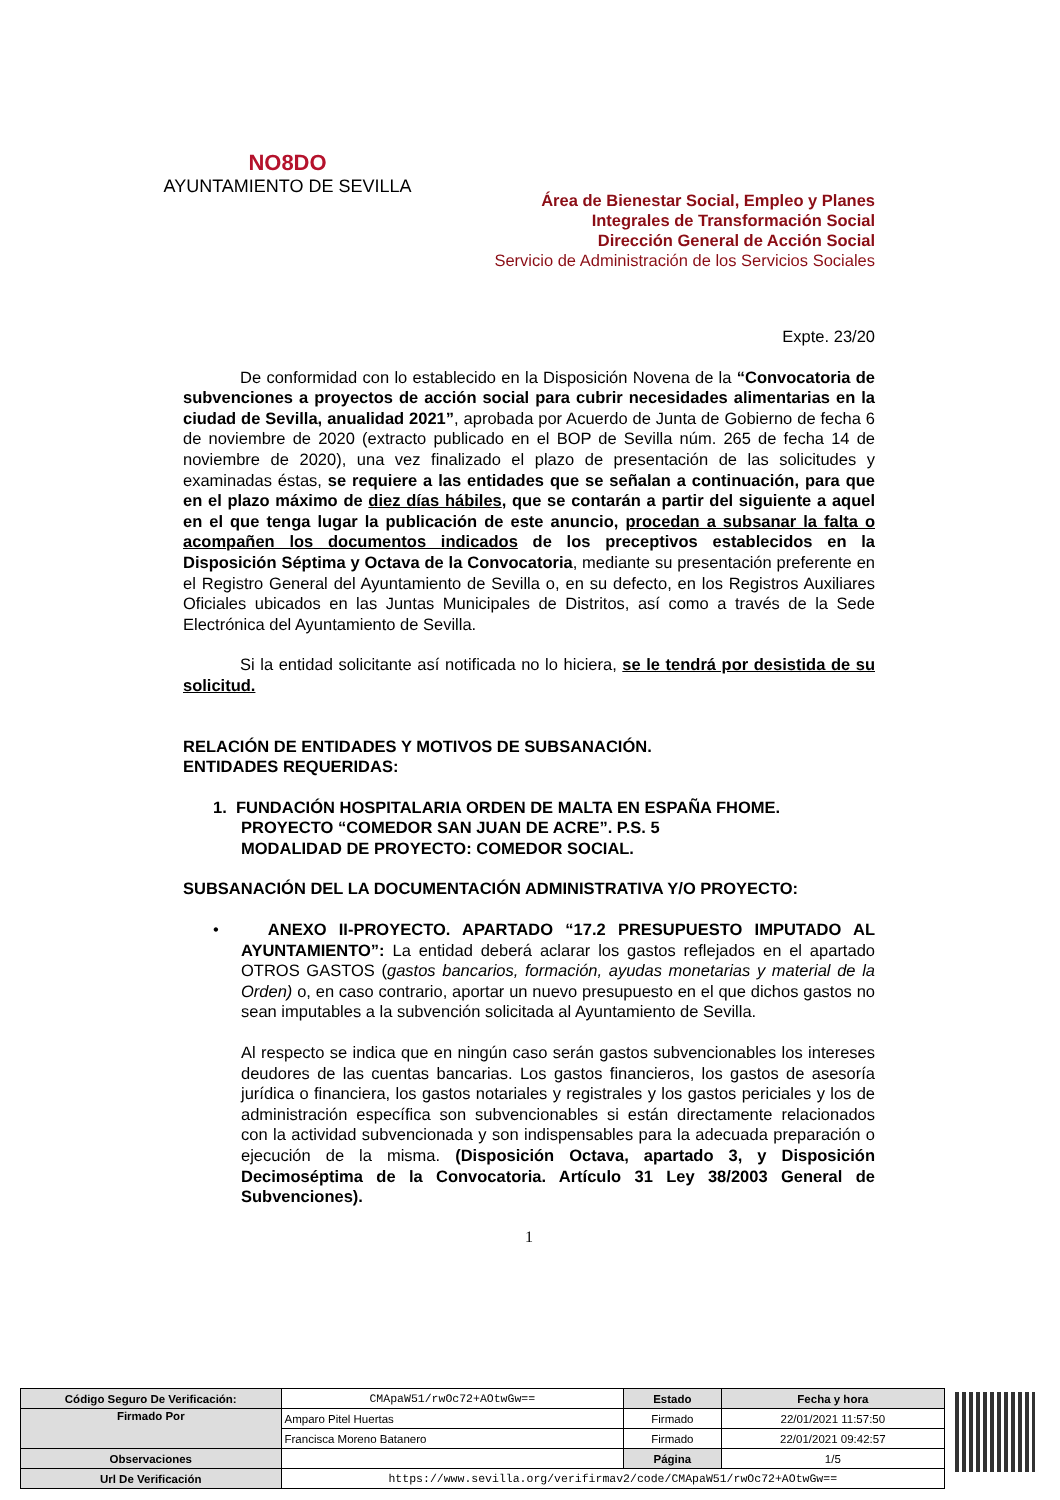NO8DO
AYUNTAMIENTO DE SEVILLA
Área de Bienestar Social, Empleo y Planes
Integrales de Transformación Social
Dirección General de Acción Social
Servicio de Administración de los Servicios Sociales
Expte. 23/20
De conformidad con lo establecido en la Disposición Novena de la “Convocatoria de subvenciones a proyectos de acción social para cubrir necesidades alimentarias en la ciudad de Sevilla, anualidad 2021”, aprobada por Acuerdo de Junta de Gobierno de fecha 6 de noviembre de 2020 (extracto publicado en el BOP de Sevilla núm. 265 de fecha 14 de noviembre de 2020), una vez finalizado el plazo de presentación de las solicitudes y examinadas éstas, se requiere a las entidades que se señalan a continuación, para que en el plazo máximo de diez días hábiles, que se contarán a partir del siguiente a aquel en el que tenga lugar la publicación de este anuncio, procedan a subsanar la falta o acompañen los documentos indicados de los preceptivos establecidos en la Disposición Séptima y Octava de la Convocatoria, mediante su presentación preferente en el Registro General del Ayuntamiento de Sevilla o, en su defecto, en los Registros Auxiliares Oficiales ubicados en las Juntas Municipales de Distritos, así como a través de la Sede Electrónica del Ayuntamiento de Sevilla.
Si la entidad solicitante así notificada no lo hiciera, se le tendrá por desistida de su solicitud.
RELACIÓN DE ENTIDADES Y MOTIVOS DE SUBSANACIÓN.
ENTIDADES REQUERIDAS:
1. FUNDACIÓN HOSPITALARIA ORDEN DE MALTA EN ESPAÑA FHOME.
PROYECTO “COMEDOR SAN JUAN DE ACRE”. P.S. 5
MODALIDAD DE PROYECTO: COMEDOR SOCIAL.
SUBSANACIÓN DEL LA DOCUMENTACIÓN ADMINISTRATIVA Y/O PROYECTO:
• ANEXO II-PROYECTO. APARTADO “17.2 PRESUPUESTO IMPUTADO AL AYUNTAMIENTO”: La entidad deberá aclarar los gastos reflejados en el apartado OTROS GASTOS (gastos bancarios, formación, ayudas monetarias y material de la Orden) o, en caso contrario, aportar un nuevo presupuesto en el que dichos gastos no sean imputables a la subvención solicitada al Ayuntamiento de Sevilla.
Al respecto se indica que en ningún caso serán gastos subvencionables los intereses deudores de las cuentas bancarias. Los gastos financieros, los gastos de asesoría jurídica o financiera, los gastos notariales y registrales y los gastos periciales y los de administración específica son subvencionables si están directamente relacionados con la actividad subvencionada y son indispensables para la adecuada preparación o ejecución de la misma. (Disposición Octava, apartado 3, y Disposición Decimoséptima de la Convocatoria. Artículo 31 Ley 38/2003 General de Subvenciones).
1
| Código Seguro De Verificación: | CMApaW51/rwOc72+AOtwGw== | Estado | Fecha y hora |
| Firmado Por | Amparo Pitel Huertas | Firmado | 22/01/2021 11:57:50 |
| | Francisca Moreno Batanero | Firmado | 22/01/2021 09:42:57 |
| Observaciones | | Página | 1/5 |
| Url De Verificación | https://www.sevilla.org/verifirmav2/code/CMApaW51/rwOc72+AOtwGw== | | |